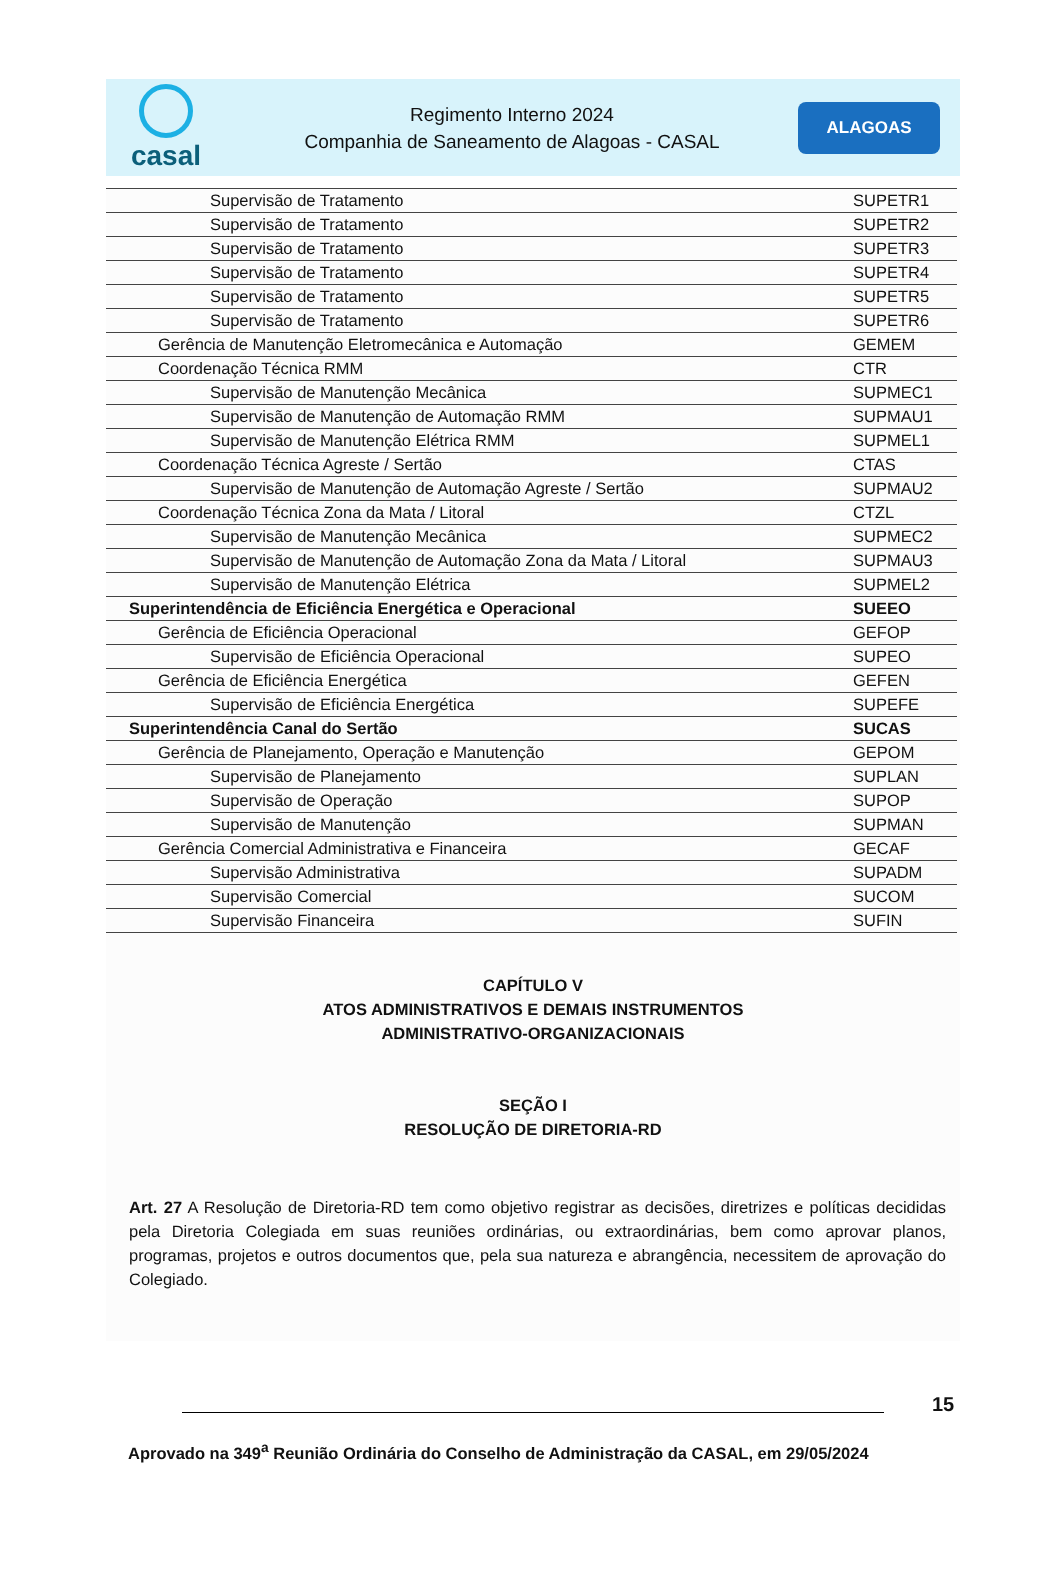casal
Regimento Interno 2024
Companhia de Saneamento de Alagoas - CASAL
ALAGOAS
| Supervisão de Tratamento | SUPETR1 |
| Supervisão de Tratamento | SUPETR2 |
| Supervisão de Tratamento | SUPETR3 |
| Supervisão de Tratamento | SUPETR4 |
| Supervisão de Tratamento | SUPETR5 |
| Supervisão de Tratamento | SUPETR6 |
| Gerência de Manutenção Eletromecânica e Automação | GEMEM |
| Coordenação Técnica RMM | CTR |
| Supervisão de Manutenção Mecânica | SUPMEC1 |
| Supervisão de Manutenção de Automação RMM | SUPMAU1 |
| Supervisão de Manutenção Elétrica RMM | SUPMEL1 |
| Coordenação Técnica Agreste / Sertão | CTAS |
| Supervisão de Manutenção de Automação Agreste / Sertão | SUPMAU2 |
| Coordenação Técnica Zona da Mata / Litoral | CTZL |
| Supervisão de Manutenção Mecânica | SUPMEC2 |
| Supervisão de Manutenção de Automação Zona da Mata / Litoral | SUPMAU3 |
| Supervisão de Manutenção Elétrica | SUPMEL2 |
| Superintendência de Eficiência Energética e Operacional | SUEEO |
| Gerência de Eficiência Operacional | GEFOP |
| Supervisão de Eficiência Operacional | SUPEO |
| Gerência de Eficiência Energética | GEFEN |
| Supervisão de Eficiência Energética | SUPEFE |
| Superintendência Canal do Sertão | SUCAS |
| Gerência de Planejamento, Operação e Manutenção | GEPOM |
| Supervisão de Planejamento | SUPLAN |
| Supervisão de Operação | SUPOP |
| Supervisão de Manutenção | SUPMAN |
| Gerência Comercial Administrativa e Financeira | GECAF |
| Supervisão Administrativa | SUPADM |
| Supervisão Comercial | SUCOM |
| Supervisão Financeira | SUFIN |
CAPÍTULO V
ATOS ADMINISTRATIVOS E DEMAIS INSTRUMENTOS
ADMINISTRATIVO-ORGANIZACIONAIS
SEÇÃO I
RESOLUÇÃO DE DIRETORIA-RD
Art. 27 A Resolução de Diretoria-RD tem como objetivo registrar as decisões, diretrizes e políticas decididas pela Diretoria Colegiada em suas reuniões ordinárias, ou extraordinárias, bem como aprovar planos, programas, projetos e outros documentos que, pela sua natureza e abrangência, necessitem de aprovação do Colegiado.
15
Aprovado na 349<sup>a</sup> Reunião Ordinária do Conselho de Administração da CASAL, em 29/05/2024